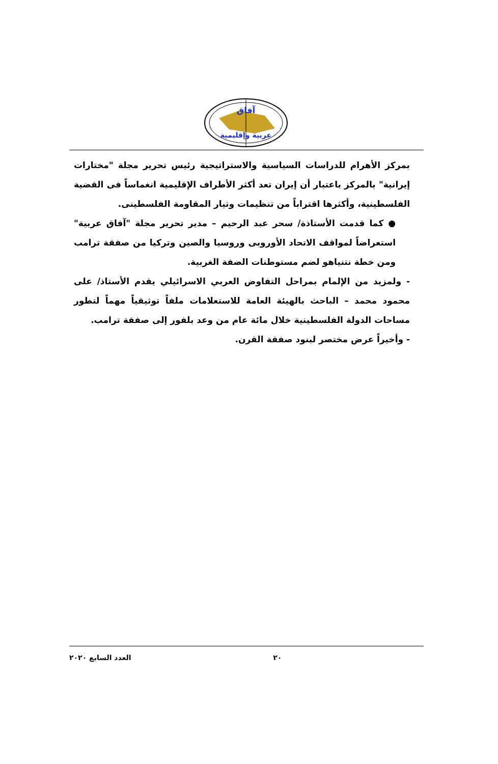آفاق
عربية وإقليمية
بمركز الأهرام للدراسات السياسية والاستراتيجية رئيس تحرير مجلة "مختارات إيرانية" بالمركز باعتبار أن إيران تعد أكثر الأطراف الإقليمية انغماساً فى القضية الفلسطينية، وأكثرها اقتراباً من تنظيمات وتيار المقاومة الفلسطينى.
● كما قدمت الأستاذة/ سحر عبد الرحيم – مدير تحرير مجلة "آفاق عربية" استعراضاً لمواقف الاتحاد الأوروبى وروسيا والصين وتركيا من صفقة ترامب ومن خطة نتنياهو لضم مستوطنات الضفة الغربية.
- ولمزيد من الإلمام بمراحل التفاوض العربي الاسرائيلي يقدم الأستاذ/ على محمود محمد – الباحث بالهيئة العامة للاستعلامات ملفاً توثيقياً مهماً لتطور مساحات الدولة الفلسطينية خلال مائة عام من وعد بلفور إلى صفقة ترامب.
- وأخيراً عرض مختصر لبنود صفقة القرن.
٢٠ العدد السابع ٢٠٢٠